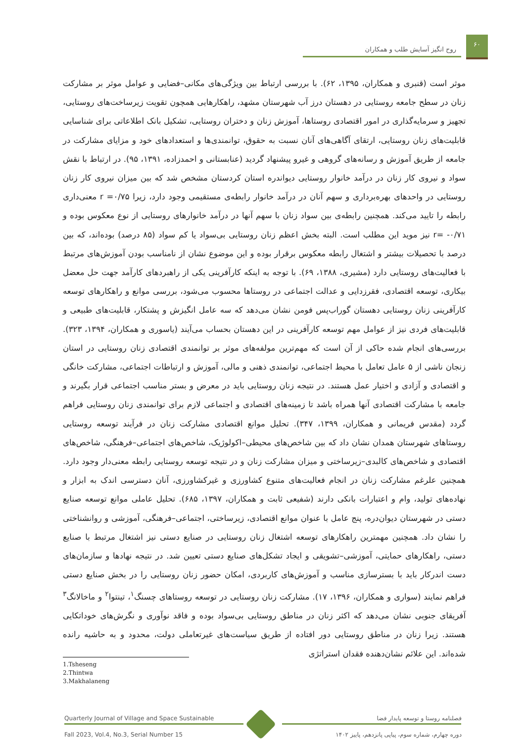۶۰
روح انگیز آسایش طلب و همکاران
موثر است (قنبری و همکاران، ۱۳۹۵، ۶۲). با بررسی ارتباط بین ویژگی‌های مکانی–فضایی و عوامل موثر بر مشارکت زنان در سطح جامعه روستایی در دهستان درز آب شهرستان مشهد، راهکارهایی همچون تقویت زیرساخت‌های روستایی، تجهیز و سرمایه‌گذاری در امور اقتصادی روستاها، آموزش زنان و دختران روستایی، تشکیل بانک اطلاعاتی برای شناسایی قابلیت‌های زنان روستایی، ارتقای آگاهی‌های آنان نسبت به حقوق، توانمندی‌ها و استعدادهای خود و مزایای مشارکت در جامعه از طریق آموزش و رسانه‌های گروهی و غیرو پیشنهاد گردید (عنابستانی و احمدزاده، ۱۳۹۱، ۹۵). در ارتباط با نقش سواد و نیروی کار زنان در درآمد خانوار روستایی دیواندره استان کردستان مشخص شد که بین میزان نیروی کار زنان روستایی در واحدهای بهره‌برداری و سهم آنان در درآمد خانوار رابطه‌ی مستقیمی وجود دارد، زیرا r =۰/۷۵ معنی‌داری رابطه را تایید می‌کند. همچنین رابطه‌ی بین سواد زنان با سهم آنها در درآمد خانوارهای روستایی از نوع معکوس بوده و ۰/۷۱- =r نیز موید این مطلب است. البته بخش اعظم زنان روستایی بی‌سواد یا کم سواد (۸۵ درصد) بوده‌اند، که بین درصد با تحصیلات بیشتر و اشتغال رابطه معکوس برقرار بوده و این موضوع نشان از نامناسب بودن آموزش‌های مرتبط با فعالیت‌های روستایی دارد (مشیری، ۱۳۸۸، ۶۹). با توجه به اینکه کارآفرینی یکی از راهبردهای کارآمد جهت حل معضل بیکاری، توسعه اقتصادی، فقرزدایی و عدالت اجتماعی در روستاها محسوب می‌شود، بررسی موانع و راهکارهای توسعه کارآفرینی زنان روستایی دهستان گوراب‌پس فومن نشان می‌دهد که سه عامل انگیزش و پشتکار، قابلیت‌های طبیعی و قابلیت‌های فردی نیز از عوامل مهم توسعه کارآفرینی در این دهستان بحساب می‌آیند (یاسوری و همکاران، ۱۳۹۴، ۳۲۳). بررسی‌های انجام شده حاکی از آن است که مهم‌ترین مولفه‌های موثر بر توانمندی اقتصادی زنان روستایی در استان زنجان ناشی از ۵ عامل تعامل با محیط اجتماعی، توانمندی ذهنی و مالی، آموزش و ارتباطات اجتماعی، مشارکت خانگی و اقتصادی و آزادی و اختیار عمل هستند. در نتیجه زنان روستایی باید در معرض و بستر مناسب اجتماعی قرار بگیرند و جامعه با مشارکت اقتصادی آنها همراه باشد تا زمینه‌های اقتصادی و اجتماعی لازم برای توانمندی زنان روستایی فراهم گردد (مقدس فریمانی و همکاران، ۱۳۹۹، ۳۴۷). تحلیل موانع اقتصادی مشارکت زنان در فرآیند توسعه روستایی روستاهای شهرستان همدان نشان داد که بین شاخص‌های محیطی–اکولوژیک، شاخص‌های اجتماعی–فرهنگی، شاخص‌های اقتصادی و شاخص‌های کالبدی–زیرساختی و میزان مشارکت زنان و در نتیجه توسعه روستایی رابطه معنی‌دار وجود دارد. همچنین علرغم مشارکت زنان در انجام فعالیت‌های متنوع کشاورزی و غیرکشاورزی، آنان دسترسی اندک به ابزار و نهاده‌های تولید، وام و اعتبارات بانکی دارند (شفیعی ثابت و همکاران، ۱۳۹۷، ۶۸۵). تحلیل عاملی موانع توسعه صنایع دستی در شهرستان دیوان‌دره، پنج عامل با عنوان موانع اقتصادی، زیرساختی، اجتماعی–فرهنگی، آموزشی و روانشناختی را نشان داد. همچنین مهمترین راهکارهای توسعه اشتغال زنان روستایی در صنایع دستی نیز اشتغال مرتبط با صنایع دستی، راهکارهای حمایتی، آموزشی–تشویقی و ایجاد تشکل‌های صنایع دستی تعیین شد. در نتیجه نهادها و سازمان‌های دست اندرکار باید با بسترسازی مناسب و آموزش‌های کاربردی، امکان حضور زنان روستایی را در بخش صنایع دستی فراهم نمایند (سواری و همکاران، ۱۳۹۶، ۱۷). مشارکت زنان روستایی در توسعه روستاهای چسنگ<sup>۱</sup>، تینتوا<sup>۲</sup> و ماخالانگ<sup>۳</sup> آفریقای جنوبی نشان می‌دهد که اکثر زنان در مناطق روستایی بی‌سواد بوده و فاقد نوآوری و نگرش‌های خوداتکایی هستند. زیرا زنان در مناطق روستایی دور افتاده از طریق سیاست‌های غیرتعاملی دولت، محدود و به حاشیه رانده شده‌اند. این علائم نشان‌دهنده فقدان استراتژی
1.Tsheseng
2.Thintwa
3.Makhalaneng
Quarterly Journal of Village and Space Sustainable
Fall 2023, Vol.4, No.3, Serial Number 15
فصلنامه روستا و توسعه پایدار فضا
دوره چهارم، شماره سوم، پیاپی پانزدهم، پاییز ۱۴۰۲